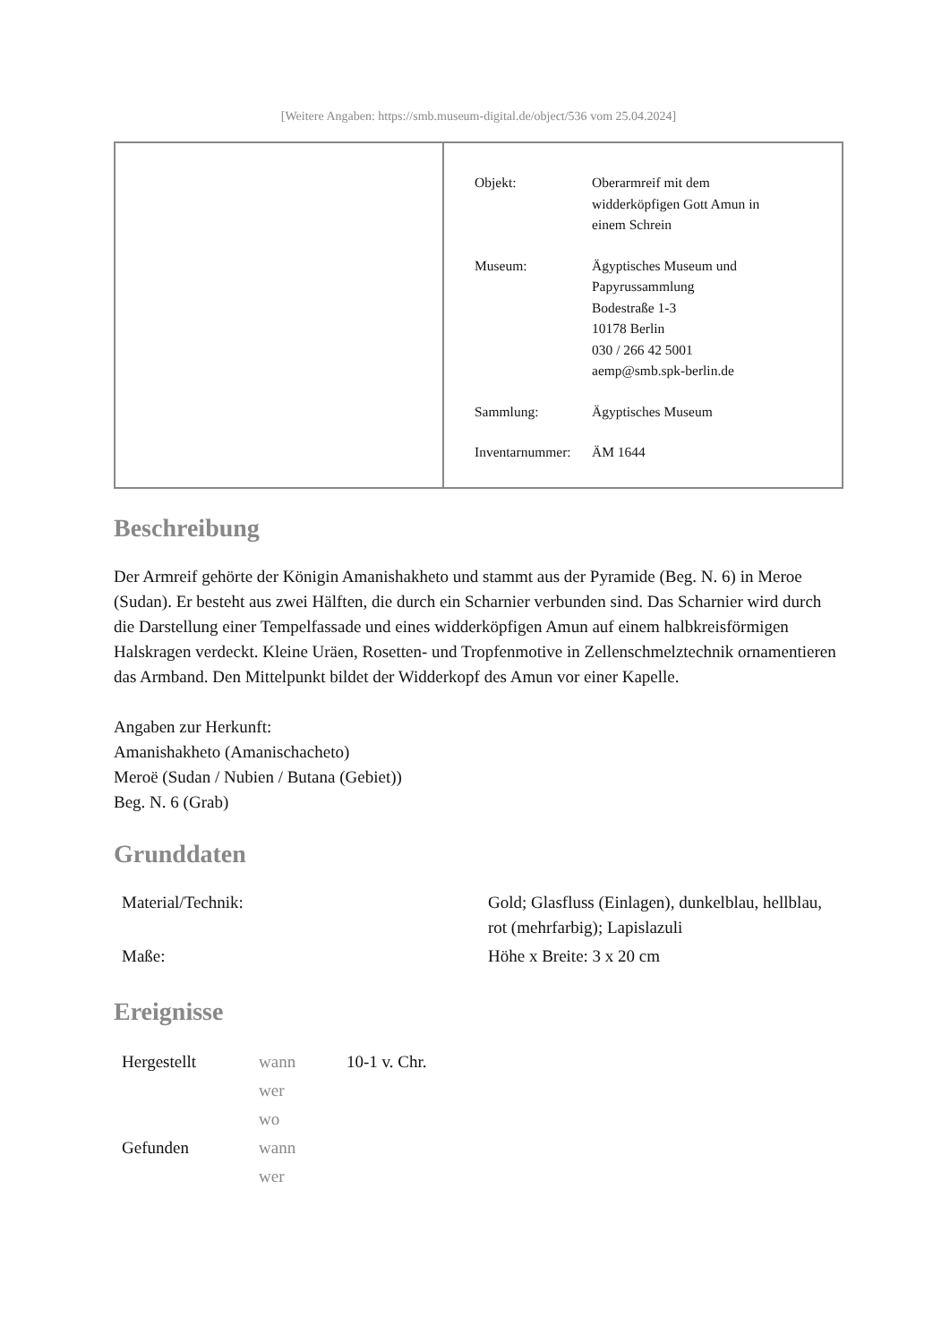[Weitere Angaben: https://smb.museum-digital.de/object/536 vom 25.04.2024]
| Objekt: | Oberarmreif mit dem widderköpfigen Gott Amun in einem Schrein |
| Museum: | Ägyptisches Museum und Papyrussammlung Bodestraße 1-3 10178 Berlin 030 / 266 42 5001 aemp@smb.spk-berlin.de |
| Sammlung: | Ägyptisches Museum |
| Inventarnummer: | ÄM 1644 |
Beschreibung
Der Armreif gehörte der Königin Amanishakheto und stammt aus der Pyramide (Beg. N. 6) in Meroe (Sudan). Er besteht aus zwei Hälften, die durch ein Scharnier verbunden sind. Das Scharnier wird durch die Darstellung einer Tempelfassade und eines widderköpfigen Amun auf einem halbkreisförmigen Halskragen verdeckt. Kleine Uräen, Rosetten- und Tropfenmotive in Zellenschmelztechnik ornamentieren das Armband. Den Mittelpunkt bildet der Widderkopf des Amun vor einer Kapelle.
Angaben zur Herkunft:
Amanishakheto (Amanischacheto)
Meroë (Sudan / Nubien / Butana (Gebiet))
Beg. N. 6 (Grab)
Grunddaten
| Material/Technik: | Gold; Glasfluss (Einlagen), dunkelblau, hellblau, rot (mehrfarbig); Lapislazuli |
| Maße: | Höhe x Breite: 3 x 20 cm |
Ereignisse
| Hergestellt | wann | 10-1 v. Chr. |
| | wer | |
| | wo | |
| Gefunden | wann | |
| | wer | |